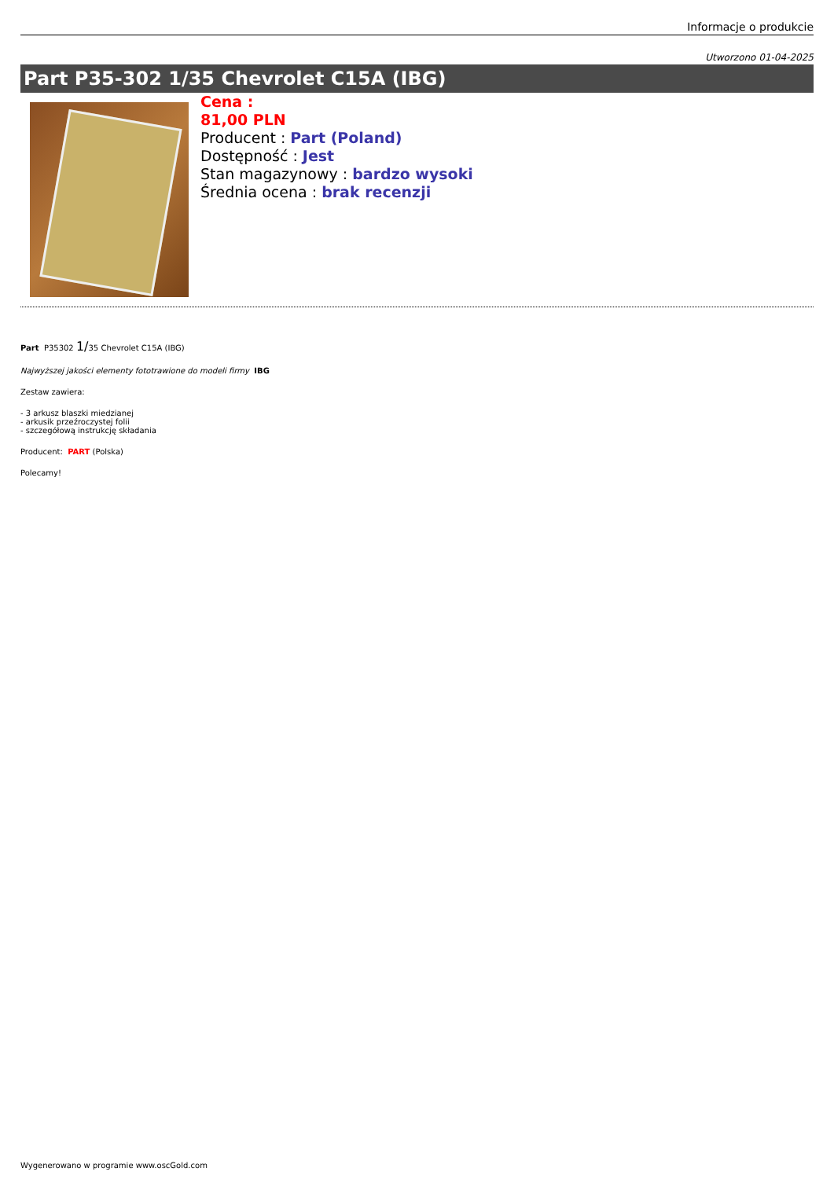Informacje o produkcie
Utworzono 01-04-2025
Part P35-302 1/35 Chevrolet C15A (IBG)
Cena :
81,00 PLN
Producent : Part (Poland)
Dostępność : Jest
Stan magazynowy : bardzo wysoki
Średnia ocena : brak recenzji
Part P35302 1/35 Chevrolet C15A (IBG)
Najwyższej jakości elementy fototrawione do modeli firmy IBG
Zestaw zawiera:
- 3 arkusz blaszki miedzianej
- arkusik przeźroczystej folii
- szczegółową instrukcję składania
Producent: PART (Polska)
Polecamy!
Wygenerowano w programie www.oscGold.com